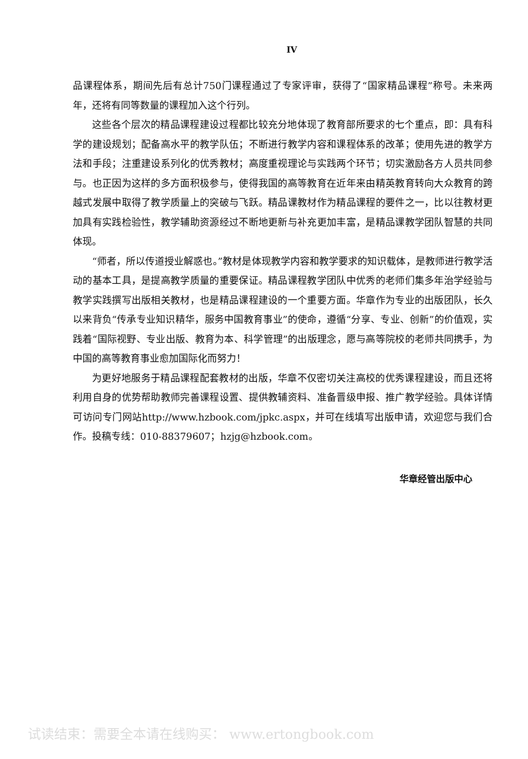IV
品课程体系，期间先后有总计750门课程通过了专家评审，获得了“国家精品课程”称号。未来两年，还将有同等数量的课程加入这个行列。
这些各个层次的精品课程建设过程都比较充分地体现了教育部所要求的七个重点，即：具有科学的建设规划；配备高水平的教学队伍；不断进行教学内容和课程体系的改革；使用先进的教学方法和手段；注重建设系列化的优秀教材；高度重视理论与实践两个环节；切实激励各方人员共同参与。也正因为这样的多方面积极参与，使得我国的高等教育在近年来由精英教育转向大众教育的跨越式发展中取得了教学质量上的突破与飞跃。精品课教材作为精品课程的要件之一，比以往教材更加具有实践检验性，教学辅助资源经过不断地更新与补充更加丰富，是精品课教学团队智慧的共同体现。
“师者，所以传道授业解惑也。”教材是体现教学内容和教学要求的知识载体，是教师进行教学活动的基本工具，是提高教学质量的重要保证。精品课程教学团队中优秀的老师们集多年治学经验与教学实践撰写出版相关教材，也是精品课程建设的一个重要方面。华章作为专业的出版团队，长久以来背负“传承专业知识精华，服务中国教育事业”的使命，遵循“分享、专业、创新”的价值观，实践着“国际视野、专业出版、教育为本、科学管理”的出版理念，愿与高等院校的老师共同携手，为中国的高等教育事业愈加国际化而努力！
为更好地服务于精品课程配套教材的出版，华章不仅密切关注高校的优秀课程建设，而且还将利用自身的优势帮助教师完善课程设置、提供教辅资料、准备晋级申报、推广教学经验。具体详情可访问专门网站http://www.hzbook.com/jpkc.aspx，并可在线填写出版申请，欢迎您与我们合作。投稿专线：010-88379607；hzjg@hzbook.com。
华章经管出版中心
试读结束：需要全本请在线购买： www.ertongbook.com